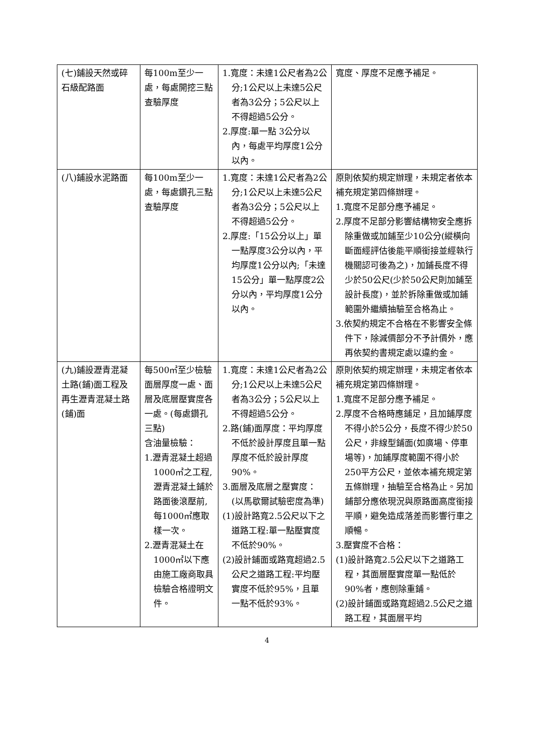| (七)鋪設天然或碎石級配路面 | 每100m至少一處，每處開挖三點查驗厚度 | 1.寬度：未達1公尺者為2公分;1公尺以上未達5公尺者為3公分；5公尺以上不得超過5公分。 2.厚度:單一點 3公分以內，每處平均厚度1公分以內。 | 寬度、厚度不足應予補足。 |
| (八)鋪設水泥路面 | 每100m至少一處，每處鑽孔三點查驗厚度 | 1.寬度：未達1公尺者為2公分;1公尺以上未達5公尺者為3公分；5公尺以上不得超過5公分。 2.厚度:「15公分以上」單一點厚度3公分以內，平均厚度1公分以內;「未達15公分」單一點厚度2公分以內，平均厚度1公分以內。 | 原則依契約規定辦理，未規定者依本補充規定第四條辦理。 1.寬度不足部分應予補足。 2.厚度不足部分影響結構物安全應拆除重做或加鋪至少10公分(縱橫向斷面經評估後能平順銜接並經執行機關認可後為之)，加鋪長度不得少於50公尺(少於50公尺則加鋪至設計長度)，並於拆除重做或加鋪範圍外繼續抽驗至合格為止。 3.依契約規定不合格在不影響安全條件下，除減價部分不予計價外，應再依契約書規定處以違約金。 |
| (九)鋪設瀝青混凝土路(鋪)面工程及再生瀝青混凝土路(鋪)面 | 每500㎡至少檢驗面層厚度一處、面層及底層壓實度各一處。(每處鑽孔三點) 含油量檢驗： 1.瀝青混凝土超過1000㎡之工程,瀝青混凝土鋪於路面後滾壓前,每1000㎡應取樣一次。 2.瀝青混凝土在1000㎡以下應由施工廠商取具檢驗合格證明文件。 | 1.寬度：未達1公尺者為2公分;1公尺以上未達5公尺者為3公分；5公尺以上不得超過5公分。 2.路(鋪)面厚度：平均厚度不低於設計厚度且單一點厚度不低於設計厚度90%。 3.面層及底層之壓實度：(以馬歇爾試驗密度為準) (1)設計路寬2.5公尺以下之道路工程:單一點壓實度不低於90%。 (2)設計鋪面或路寬超過2.5公尺之道路工程:平均壓實度不低於95%，且單一點不低於93%。 | 原則依契約規定辦理，未規定者依本補充規定第四條辦理。 1.寬度不足部分應予補足。 2.厚度不合格時應鋪足，且加鋪厚度不得小於5公分，長度不得少於50公尺，非線型鋪面(如廣場、停車場等)，加鋪厚度範圍不得小於250平方公尺，並依本補充規定第五條辦理，抽驗至合格為止。另加鋪部分應依現況與原路面高度銜接平順，避免造成落差而影響行車之順暢。 3.壓實度不合格： (1)設計路寬2.5公尺以下之道路工程，其面層壓實度單一點低於90%者，應刨除重鋪。 (2)設計鋪面或路寬超過2.5公尺之道路工程，其面層平均 |
4